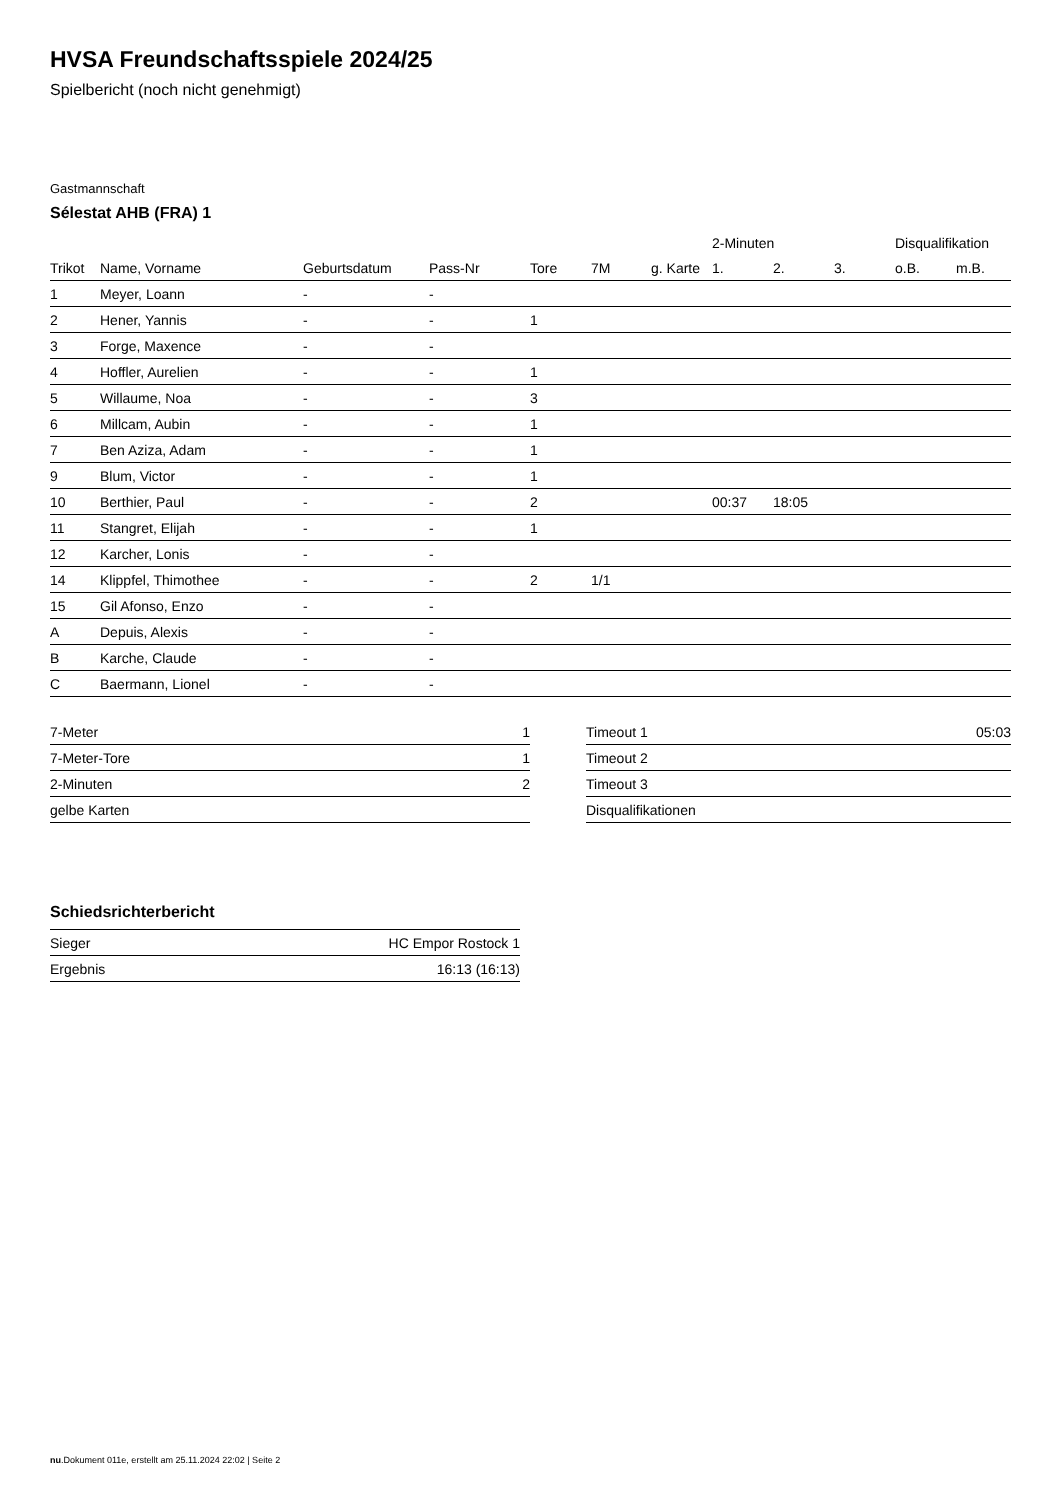HVSA Freundschaftsspiele 2024/25
Spielbericht (noch nicht genehmigt)
Gastmannschaft
Sélestat AHB (FRA) 1
| | | | | | | | 2-Minuten | | | Disqualifikation | |
| --- | --- | --- | --- | --- | --- | --- | --- | --- | --- | --- | --- |
| Trikot | Name, Vorname | Geburtsdatum | Pass-Nr | Tore | 7M | g. Karte | 1. | 2. | 3. | o.B. | m.B. |
| 1 | Meyer, Loann | - | - | | | | | | | | |
| 2 | Hener, Yannis | - | - | 1 | | | | | | | |
| 3 | Forge, Maxence | - | - | | | | | | | | |
| 4 | Hoffler, Aurelien | - | - | 1 | | | | | | | |
| 5 | Willaume, Noa | - | - | 3 | | | | | | | |
| 6 | Millcam, Aubin | - | - | 1 | | | | | | | |
| 7 | Ben Aziza, Adam | - | - | 1 | | | | | | | |
| 9 | Blum, Victor | - | - | 1 | | | | | | | |
| 10 | Berthier, Paul | - | - | 2 | | | 00:37 | 18:05 | | | |
| 11 | Stangret, Elijah | - | - | 1 | | | | | | | |
| 12 | Karcher, Lonis | - | - | | | | | | | | |
| 14 | Klippfel, Thimothee | - | - | 2 | 1/1 | | | | | | |
| 15 | Gil Afonso, Enzo | - | - | | | | | | | | |
| A | Depuis, Alexis | - | - | | | | | | | | |
| B | Karche, Claude | - | - | | | | | | | | |
| C | Baermann, Lionel | - | - | | | | | | | | |
| 7-Meter | 1 |
| 7-Meter-Tore | 1 |
| 2-Minuten | 2 |
| gelbe Karten | |
| Timeout 1 | 05:03 |
| Timeout 2 | |
| Timeout 3 | |
| Disqualifikationen | |
Schiedsrichterbericht
| Sieger | HC Empor Rostock 1 |
| Ergebnis | 16:13 (16:13) |
nu.Dokument 011e, erstellt am 25.11.2024 22:02 | Seite 2